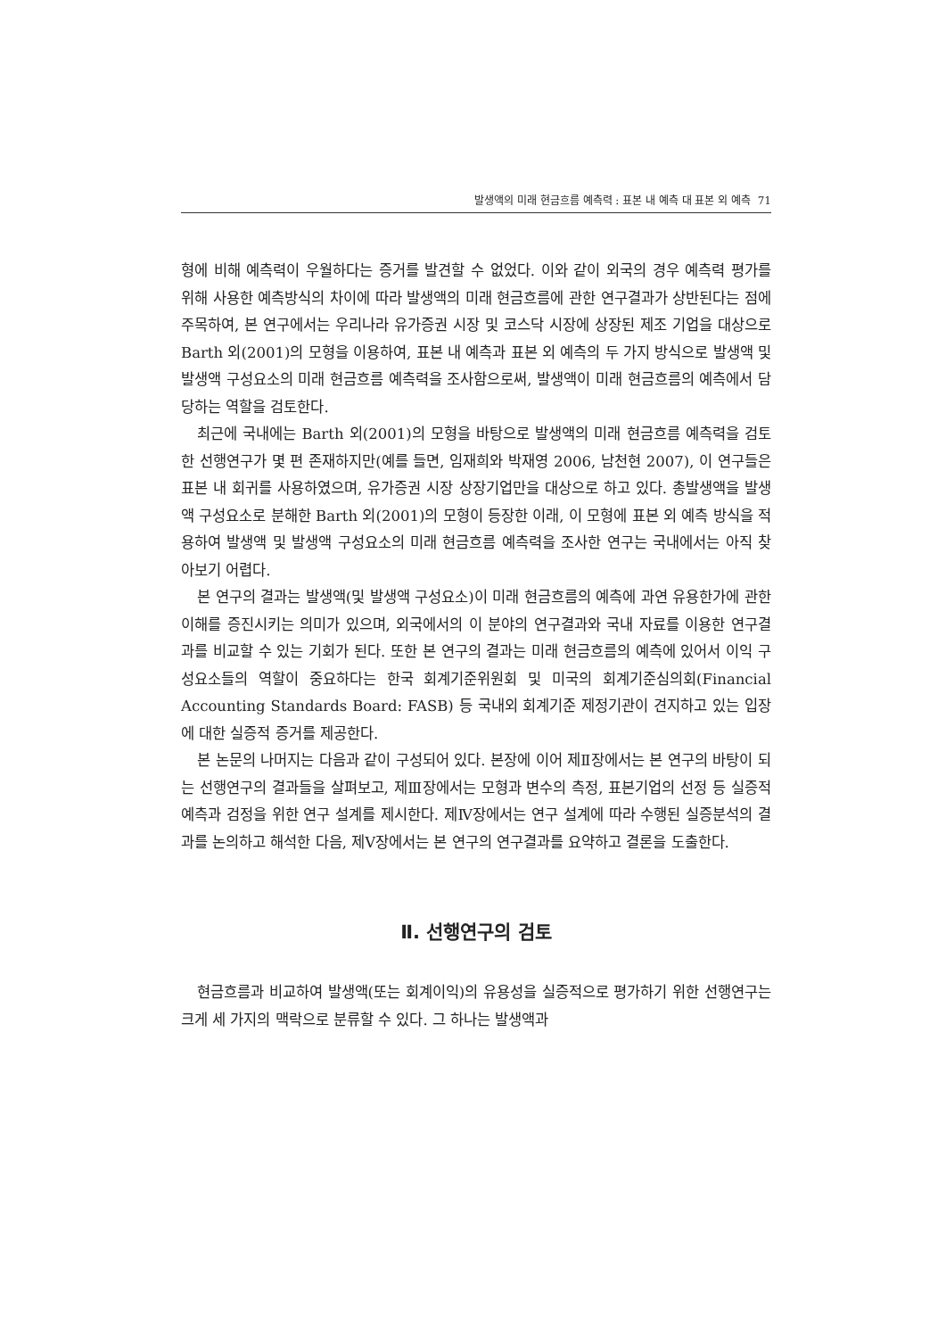발생액의 미래 현금흐름 예측력 : 표본 내 예측 대 표본 외 예측 71
형에 비해 예측력이 우월하다는 증거를 발견할 수 없었다. 이와 같이 외국의 경우 예측력 평가를 위해 사용한 예측방식의 차이에 따라 발생액의 미래 현금흐름에 관한 연구결과가 상반된다는 점에 주목하여, 본 연구에서는 우리나라 유가증권 시장 및 코스닥 시장에 상장된 제조 기업을 대상으로 Barth 외(2001)의 모형을 이용하여, 표본 내 예측과 표본 외 예측의 두 가지 방식으로 발생액 및 발생액 구성요소의 미래 현금흐름 예측력을 조사함으로써, 발생액이 미래 현금흐름의 예측에서 담당하는 역할을 검토한다.
최근에 국내에는 Barth 외(2001)의 모형을 바탕으로 발생액의 미래 현금흐름 예측력을 검토한 선행연구가 몇 편 존재하지만(예를 들면, 임재희와 박재영 2006, 남천현 2007), 이 연구들은 표본 내 회귀를 사용하였으며, 유가증권 시장 상장기업만을 대상으로 하고 있다. 총발생액을 발생액 구성요소로 분해한 Barth 외(2001)의 모형이 등장한 이래, 이 모형에 표본 외 예측 방식을 적용하여 발생액 및 발생액 구성요소의 미래 현금흐름 예측력을 조사한 연구는 국내에서는 아직 찾아보기 어렵다.
본 연구의 결과는 발생액(및 발생액 구성요소)이 미래 현금흐름의 예측에 과연 유용한가에 관한 이해를 증진시키는 의미가 있으며, 외국에서의 이 분야의 연구결과와 국내 자료를 이용한 연구결과를 비교할 수 있는 기회가 된다. 또한 본 연구의 결과는 미래 현금흐름의 예측에 있어서 이익 구성요소들의 역할이 중요하다는 한국 회계기준위원회 및 미국의 회계기준심의회(Financial Accounting Standards Board: FASB) 등 국내외 회계기준 제정기관이 견지하고 있는 입장에 대한 실증적 증거를 제공한다.
본 논문의 나머지는 다음과 같이 구성되어 있다. 본장에 이어 제Ⅱ장에서는 본 연구의 바탕이 되는 선행연구의 결과들을 살펴보고, 제Ⅲ장에서는 모형과 변수의 측정, 표본기업의 선정 등 실증적 예측과 검정을 위한 연구 설계를 제시한다. 제Ⅳ장에서는 연구 설계에 따라 수행된 실증분석의 결과를 논의하고 해석한 다음, 제Ⅴ장에서는 본 연구의 연구결과를 요약하고 결론을 도출한다.
Ⅱ. 선행연구의 검토
현금흐름과 비교하여 발생액(또는 회계이익)의 유용성을 실증적으로 평가하기 위한 선행연구는 크게 세 가지의 맥락으로 분류할 수 있다. 그 하나는 발생액과